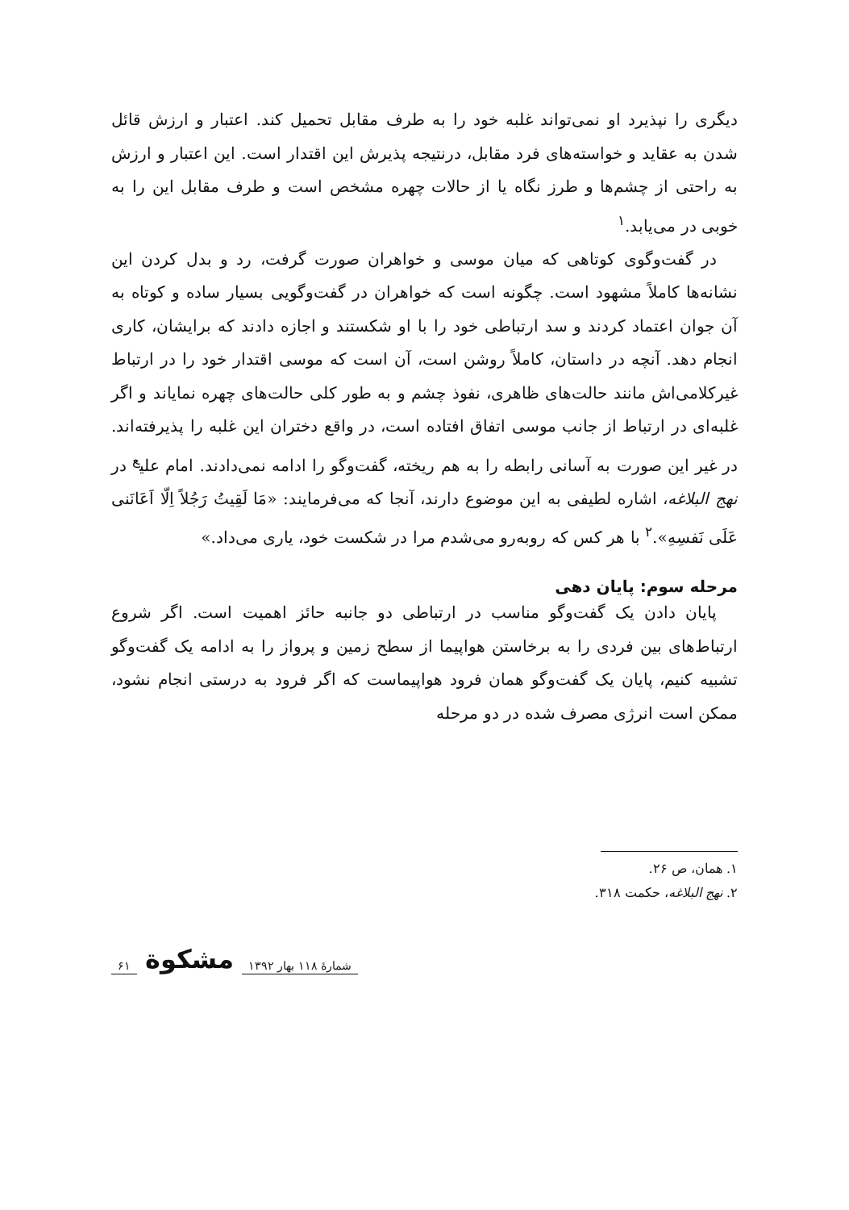دیگری را نپذیرد او نمی‌تواند غلبه خود را به طرف مقابل تحمیل کند. اعتبار و ارزش قائل شدن به عقاید و خواسته‌های فرد مقابل، درنتیجه پذیرش این اقتدار است. این اعتبار و ارزش به راحتی از چشم‌ها و طرز نگاه یا از حالات چهره مشخص است و طرف مقابل این را به خوبی در می‌یابد.<sup>۱</sup>
در گفت‌وگوی کوتاهی که میان موسی و خواهران صورت گرفت، رد و بدل کردن این نشانه‌ها کاملاً مشهود است. چگونه است که خواهران در گفت‌وگویی بسیار ساده و کوتاه به آن جوان اعتماد کردند و سد ارتباطی خود را با او شکستند و اجازه دادند که برایشان، کاری انجام دهد. آنچه در داستان، کاملاً روشن است، آن است که موسی اقتدار خود را در ارتباط غیرکلامی‌اش مانند حالت‌های ظاهری، نفوذ چشم و به طور کلی حالت‌های چهره نمایاند و اگر غلبه‌ای در ارتباط از جانب موسی اتفاق افتاده است، در واقع دختران این غلبه را پذیرفته‌اند. در غیر این صورت به آسانی رابطه را به هم ریخته، گفت‌وگو را ادامه نمی‌دادند. امام علی<sup>ع</sup> در نهج البلاغه، اشاره لطیفی به این موضوع دارند، آنجا که می‌فرمایند: «مَا لَقِیتُ رَجُلاً اِلّا اَعَانَنی عَلَی نَفسِهِ».<sup>۲</sup> با هر کس که روبه‌رو می‌شدم مرا در شکست خود، یاری می‌داد.»
مرحله سوم: پایان دهی
پایان دادن یک گفت‌وگو مناسب در ارتباطی دو جانبه حائز اهمیت است. اگر شروع ارتباط‌های بین فردی را به برخاستن هواپیما از سطح زمین و پرواز را به ادامه یک گفت‌وگو تشبیه کنیم، پایان یک گفت‌وگو همان فرود هواپیماست که اگر فرود به درستی انجام نشود، ممکن است انرژی مصرف شده در دو مرحله
۱. همان، ص ۲۶.
۲. نهج البلاغه، حکمت ۳۱۸.
شمارهٔ ۱۱۸ بهار ۱۳۹۲ مشکوة ۶۱